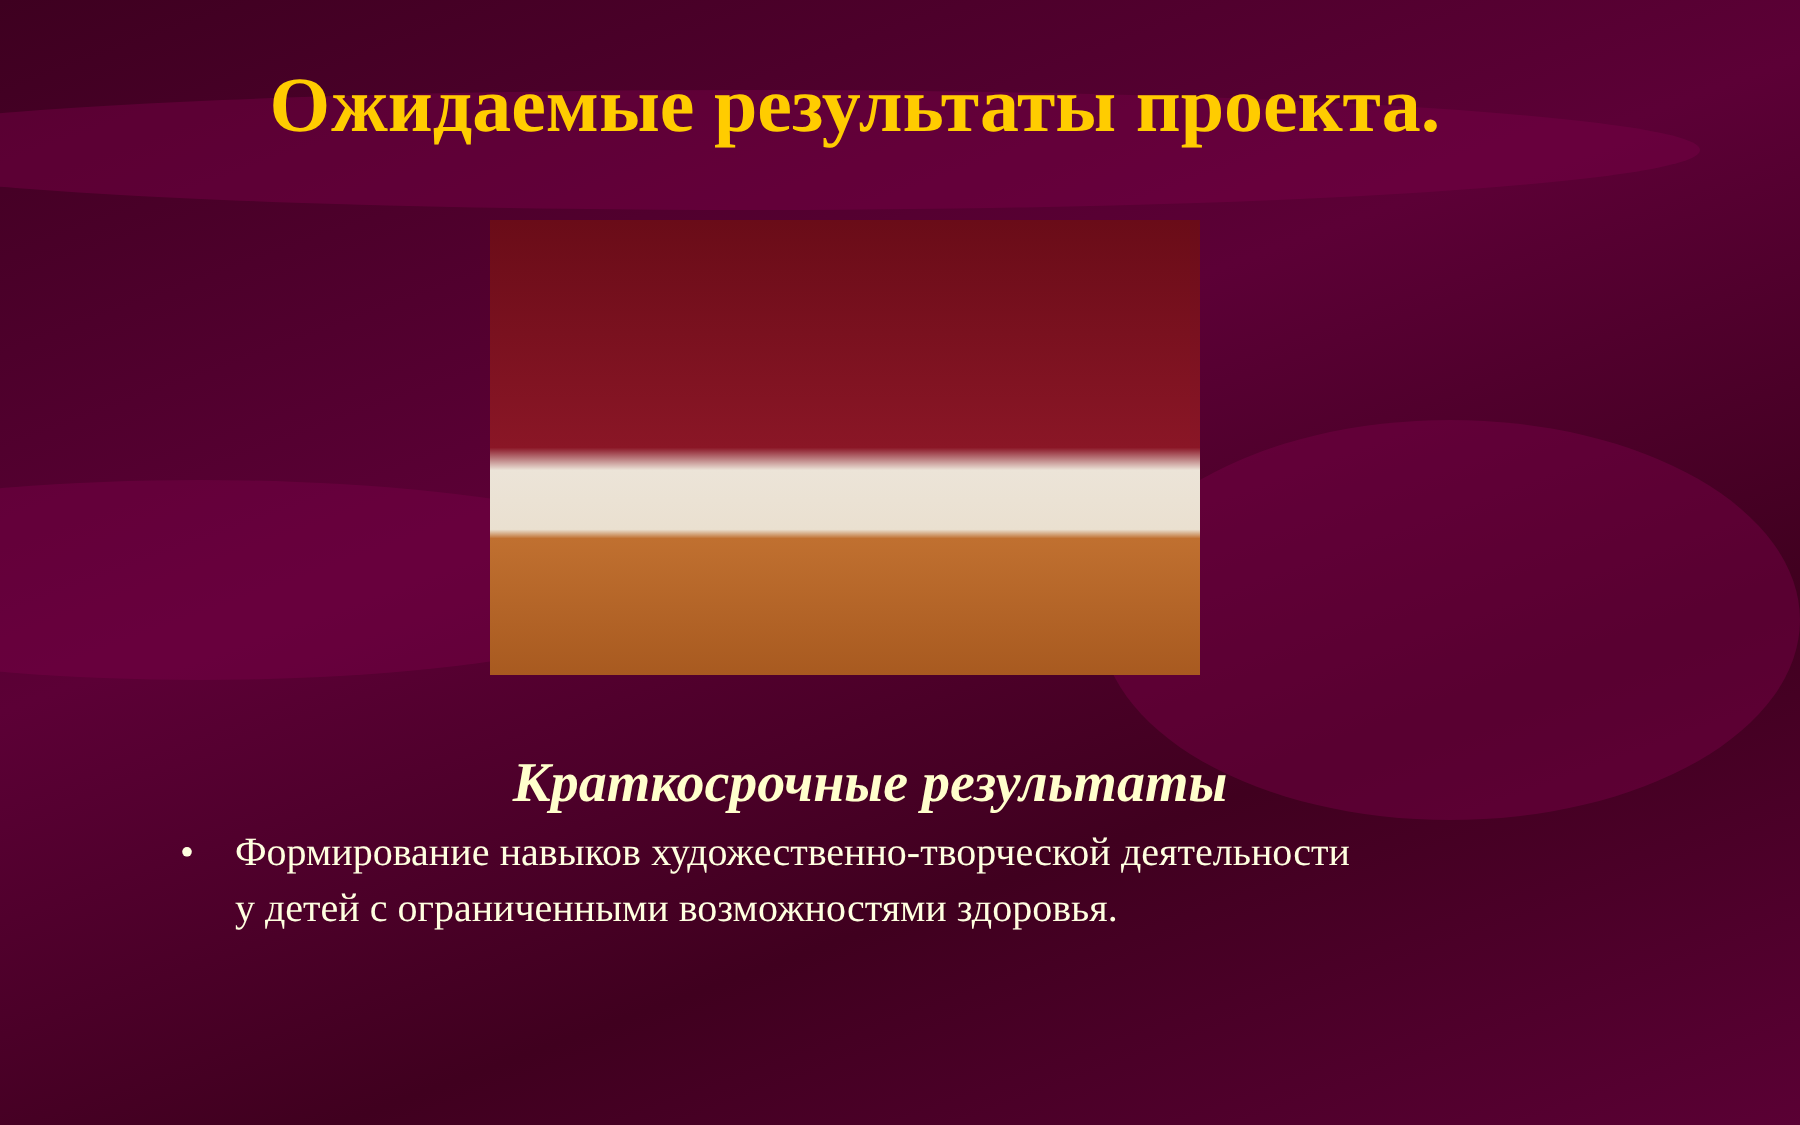Ожидаемые результаты проекта.
Краткосрочные результаты
• Формирование навыков художественно-творческой деятельности у детей с ограниченными возможностями здоровья.